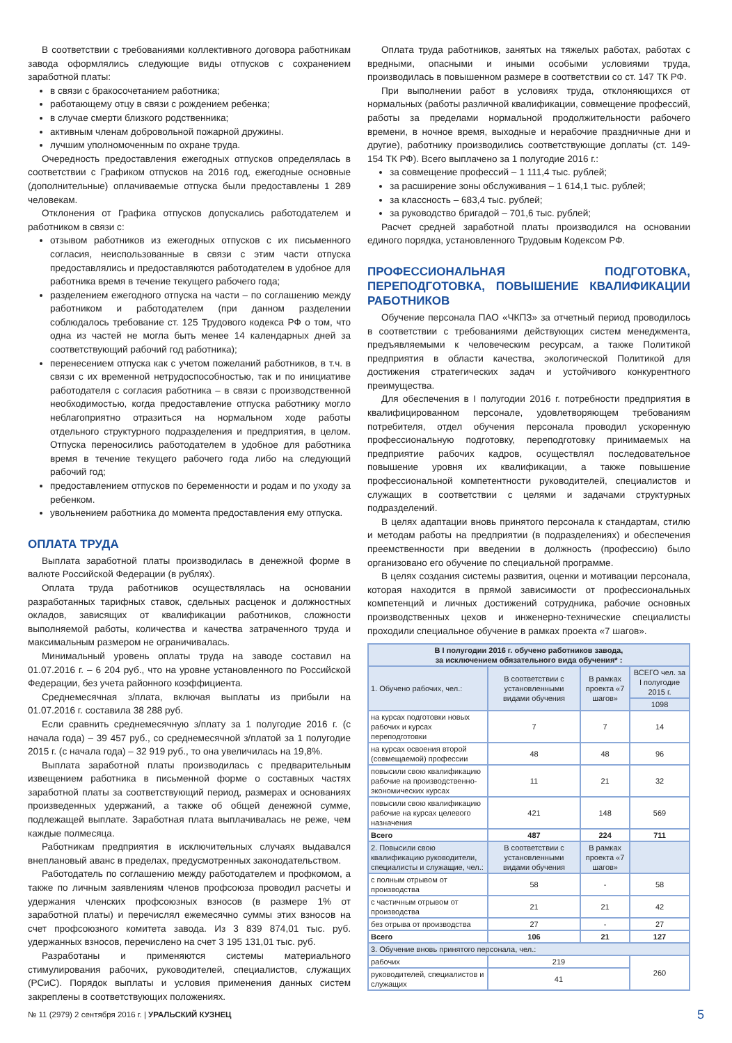В соответствии с требованиями коллективного договора работникам завода оформлялись следующие виды отпусков с сохранением заработной платы:
в связи с бракосочетанием работника;
работающему отцу в связи с рождением ребенка;
в случае смерти близкого родственника;
активным членам добровольной пожарной дружины.
лучшим уполномоченным по охране труда.
Очередность предоставления ежегодных отпусков определялась в соответствии с Графиком отпусков на 2016 год, ежегодные основные (дополнительные) оплачиваемые отпуска были предоставлены 1 289 человекам.
Отклонения от Графика отпусков допускались работодателем и работником в связи с:
отзывом работников из ежегодных отпусков с их письменного согласия, неиспользованные в связи с этим части отпуска предоставлялись и предоставляются работодателем в удобное для работника время в течение текущего рабочего года;
разделением ежегодного отпуска на части – по соглашению между работником и работодателем (при данном разделении соблюдалось требование ст. 125 Трудового кодекса РФ о том, что одна из частей не могла быть менее 14 календарных дней за соответствующий рабочий год работника);
перенесением отпуска как с учетом пожеланий работников, в т.ч. в связи с их временной нетрудоспособностью, так и по инициативе работодателя с согласия работника – в связи с производственной необходимостью, когда предоставление отпуска работнику могло неблагоприятно отразиться на нормальном ходе работы отдельного структурного подразделения и предприятия, в целом. Отпуска переносились работодателем в удобное для работника время в течение текущего рабочего года либо на следующий рабочий год;
предоставлением отпусков по беременности и родам и по уходу за ребенком.
увольнением работника до момента предоставления ему отпуска.
ОПЛАТА ТРУДА
Выплата заработной платы производилась в денежной форме в валюте Российской Федерации (в рублях).
Оплата труда работников осуществлялась на основании разработанных тарифных ставок, сдельных расценок и должностных окладов, зависящих от квалификации работников, сложности выполняемой работы, количества и качества затраченного труда и максимальным размером не ограничивалась.
Минимальный уровень оплаты труда на заводе составил на 01.07.2016 г. – 6 204 руб., что на уровне установленного по Российской Федерации, без учета районного коэффициента.
Среднемесячная з/плата, включая выплаты из прибыли на 01.07.2016 г. составила 38 288 руб.
Если сравнить среднемесячную з/плату за 1 полугодие 2016 г. (с начала года) – 39 457 руб., со среднемесячной з/платой за 1 полугодие 2015 г. (с начала года) – 32 919 руб., то она увеличилась на 19,8%.
Выплата заработной платы производилась с предварительным извещением работника в письменной форме о составных частях заработной платы за соответствующий период, размерах и основаниях произведенных удержаний, а также об общей денежной сумме, подлежащей выплате. Заработная плата выплачивалась не реже, чем каждые полмесяца.
Работникам предприятия в исключительных случаях выдавался внеплановый аванс в пределах, предусмотренных законодательством.
Работодатель по соглашению между работодателем и профкомом, а также по личным заявлениям членов профсоюза проводил расчеты и удержания членских профсоюзных взносов (в размере 1% от заработной платы) и перечислял ежемесячно суммы этих взносов на счет профсоюзного комитета завода. Из 3 839 874,01 тыс. руб. удержанных взносов, перечислено на счет 3 195 131,01 тыс. руб.
Разработаны и применяются системы материального стимулирования рабочих, руководителей, специалистов, служащих (РСиС). Порядок выплаты и условия применения данных систем закреплены в соответствующих положениях.
Оплата труда работников, занятых на тяжелых работах, работах с вредными, опасными и иными особыми условиями труда, производилась в повышенном размере в соответствии со ст. 147 ТК РФ.
При выполнении работ в условиях труда, отклоняющихся от нормальных (работы различной квалификации, совмещение профессий, работы за пределами нормальной продолжительности рабочего времени, в ночное время, выходные и нерабочие праздничные дни и другие), работнику производились соответствующие доплаты (ст. 149-154 ТК РФ). Всего выплачено за 1 полугодие 2016 г.:
за совмещение профессий – 1 111,4 тыс. рублей;
за расширение зоны обслуживания – 1 614,1 тыс. рублей;
за классность – 683,4 тыс. рублей;
за руководство бригадой – 701,6 тыс. рублей;
Расчет средней заработной платы производился на основании единого порядка, установленного Трудовым Кодексом РФ.
ПРОФЕССИОНАЛЬНАЯ ПОДГОТОВКА, ПЕРЕПОДГОТОВКА, ПОВЫШЕНИЕ КВАЛИФИКАЦИИ РАБОТНИКОВ
Обучение персонала ПАО «ЧКПЗ» за отчетный период проводилось в соответствии с требованиями действующих систем менеджмента, предъявляемыми к человеческим ресурсам, а также Политикой предприятия в области качества, экологической Политикой для достижения стратегических задач и устойчивого конкурентного преимущества.
Для обеспечения в I полугодии 2016 г. потребности предприятия в квалифицированном персонале, удовлетворяющем требованиям потребителя, отдел обучения персонала проводил ускоренную профессиональную подготовку, переподготовку принимаемых на предприятие рабочих кадров, осуществлял последовательное повышение уровня их квалификации, а также повышение профессиональной компетентности руководителей, специалистов и служащих в соответствии с целями и задачами структурных подразделений.
В целях адаптации вновь принятого персонала к стандартам, стилю и методам работы на предприятии (в подразделениях) и обеспечения преемственности при введении в должность (профессию) было организовано его обучение по специальной программе.
В целях создания системы развития, оценки и мотивации персонала, которая находится в прямой зависимости от профессиональных компетенций и личных достижений сотрудника, рабочие основных производственных цехов и инженерно-технические специалисты проходили специальное обучение в рамках проекта «7 шагов».
| В I полугодии 2016 г. обучено работников завода, за исключением обязательного вида обучения* : | | | |
| --- | --- | --- | --- |
| 1. Обучено рабочих, чел.: | В соответствии с установленными видами обучения | В рамках проекта «7 шагов» | ВСЕГО чел. за I полугодие 2015 г. |
| | | | 1098 |
| на курсах подготовки новых рабочих и курсах переподготовки | 7 | 7 | 14 |
| на курсах освоения второй (совмещаемой) профессии | 48 | 48 | 96 |
| повысили свою квалификацию рабочие на производственно-экономических курсах | 11 | 21 | 32 |
| повысили свою квалификацию рабочие на курсах целевого назначения | 421 | 148 | 569 |
| Всего | 487 | 224 | 711 |
| 2. Повысили свою квалификацию руководители, специалисты и служащие, чел.: | В соответствии с установленными видами обучения | В рамках проекта «7 шагов» | |
| с полным отрывом от производства | 58 | - | 58 |
| с частичным отрывом от производства | 21 | 21 | 42 |
| без отрыва от производства | 27 | - | 27 |
| Всего | 106 | 21 | 127 |
| 3. Обучение вновь принятого персонала, чел.: | | | |
| рабочих | 219 | | 260 |
| руководителей, специалистов и служащих | 41 | | |
№ 11 (2979) 2 сентября 2016 г. | УРАЛЬСКИЙ КУЗНЕЦ 5